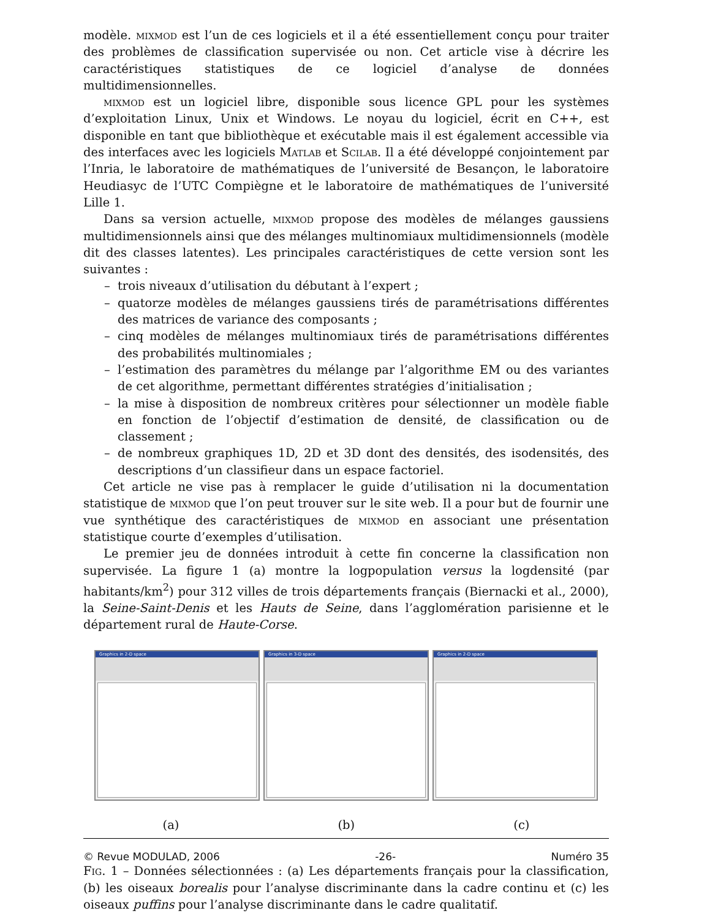modèle. mixmod est l’un de ces logiciels et il a été essentiellement conçu pour traiter des problèmes de classification supervisée ou non. Cet article vise à décrire les caractéristiques statistiques de ce logiciel d’analyse de données multidimensionnelles.
mixmod est un logiciel libre, disponible sous licence GPL pour les systèmes d’exploitation Linux, Unix et Windows. Le noyau du logiciel, écrit en C++, est disponible en tant que bibliothèque et exécutable mais il est également accessible via des interfaces avec les logiciels Matlab et Scilab. Il a été développé conjointement par l’Inria, le laboratoire de mathématiques de l’université de Besançon, le laboratoire Heudiasyc de l’UTC Compiègne et le laboratoire de mathématiques de l’université Lille 1.
Dans sa version actuelle, mixmod propose des modèles de mélanges gaussiens multidimensionnels ainsi que des mélanges multinomiaux multidimensionnels (modèle dit des classes latentes). Les principales caractéristiques de cette version sont les suivantes :
– trois niveaux d’utilisation du débutant à l’expert ;
– quatorze modèles de mélanges gaussiens tirés de paramétrisations différentes des matrices de variance des composants ;
– cinq modèles de mélanges multinomiaux tirés de paramétrisations différentes des probabilités multinomiales ;
– l’estimation des paramètres du mélange par l’algorithme EM ou des variantes de cet algorithme, permettant différentes stratégies d’initialisation ;
– la mise à disposition de nombreux critères pour sélectionner un modèle fiable en fonction de l’objectif d’estimation de densité, de classification ou de classement ;
– de nombreux graphiques 1D, 2D et 3D dont des densités, des isodensités, des descriptions d’un classifieur dans un espace factoriel.
Cet article ne vise pas à remplacer le guide d’utilisation ni la documentation statistique de mixmod que l’on peut trouver sur le site web. Il a pour but de fournir une vue synthétique des caractéristiques de mixmod en associant une présentation statistique courte d’exemples d’utilisation.
Le premier jeu de données introduit à cette fin concerne la classification non supervisée. La figure 1 (a) montre la logpopulation versus la logdensité (par habitants/km<sup>2</sup>) pour 312 villes de trois départements français (Biernacki et al., 2000), la Seine-Saint-Denis et les Hauts de Seine, dans l’agglomération parisienne et le département rural de Haute-Corse.
Graphics in 2-D space Graphics in 3-D space Graphics in 2-D space
(a) (b) (c)
Fig. 1 – Données sélectionnées : (a) Les départements français pour la classification, (b) les oiseaux borealis pour l’analyse discriminante dans la cadre continu et (c) les oiseaux puffins pour l’analyse discriminante dans le cadre qualitatif.
© Revue MODULAD, 2006 -26- Numéro 35